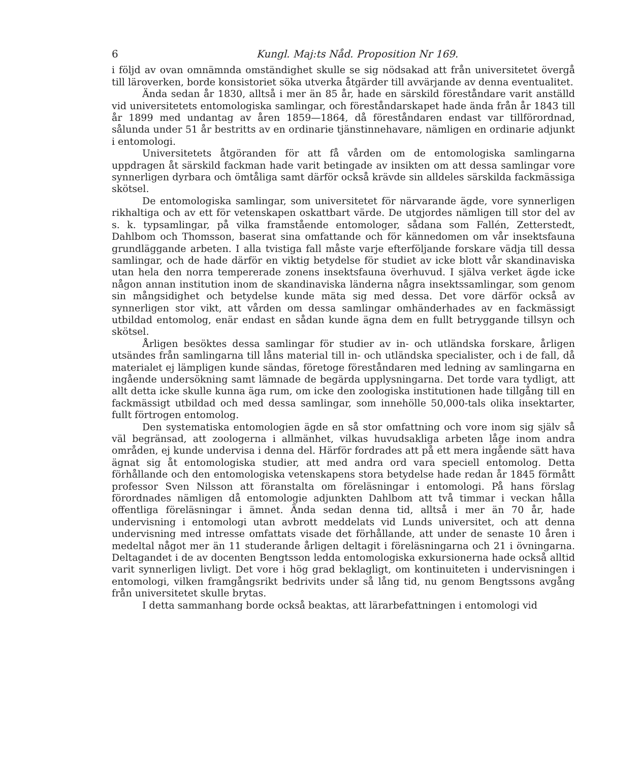6 Kungl. Maj:ts Nåd. Proposition Nr 169.
i följd av ovan omnämnda omständighet skulle se sig nödsakad att från universitetet övergå till läroverken, borde konsistoriet söka utverka åtgärder till avvärjande av denna eventualitet.
Ända sedan år 1830, alltså i mer än 85 år, hade en särskild föreståndare varit anställd vid universitetets entomologiska samlingar, och föreståndarskapet hade ända från år 1843 till år 1899 med undantag av åren 1859—1864, då föreståndaren endast var tillförordnad, sålunda under 51 år bestritts av en ordinarie tjänstinnehavare, nämligen en ordinarie adjunkt i entomologi.
Universitetets åtgöranden för att få vården om de entomologiska samlingarna uppdragen åt särskild fackman hade varit betingade av insikten om att dessa samlingar vore synnerligen dyrbara och ömtåliga samt därför också krävde sin alldeles särskilda fackmässiga skötsel.
De entomologiska samlingar, som universitetet för närvarande ägde, vore synnerligen rikhaltiga och av ett för vetenskapen oskattbart värde. De utgjordes nämligen till stor del av s. k. typsamlingar, på vilka framstående entomologer, sådana som Fallén, Zetterstedt, Dahlbom och Thomsson, baserat sina omfattande och för kännedomen om vår insektsfauna grundläggande arbeten. I alla tvistiga fall måste varje efterföljande forskare vädja till dessa samlingar, och de hade därför en viktig betydelse för studiet av icke blott vår skandinaviska utan hela den norra tempererade zonens insektsfauna överhuvud. I själva verket ägde icke någon annan institution inom de skandinaviska länderna några insektssamlingar, som genom sin mångsidighet och betydelse kunde mäta sig med dessa. Det vore därför också av synnerligen stor vikt, att vården om dessa samlingar omhänderhades av en fackmässigt utbildad entomolog, enär endast en sådan kunde ägna dem en fullt betryggande tillsyn och skötsel.
Årligen besöktes dessa samlingar för studier av in- och utländska forskare, årligen utsändes från samlingarna till låns material till in- och utländska specialister, och i de fall, då materialet ej lämpligen kunde sändas, företoge föreståndaren med ledning av samlingarna en ingående undersökning samt lämnade de begärda upplysningarna. Det torde vara tydligt, att allt detta icke skulle kunna äga rum, om icke den zoologiska institutionen hade tillgång till en fackmässigt utbildad och med dessa samlingar, som innehölle 50,000-tals olika insektarter, fullt förtrogen entomolog.
Den systematiska entomologien ägde en så stor omfattning och vore inom sig själv så väl begränsad, att zoologerna i allmänhet, vilkas huvudsakliga arbeten låge inom andra områden, ej kunde undervisa i denna del. Härför fordrades att på ett mera ingående sätt hava ägnat sig åt entomologiska studier, att med andra ord vara speciell entomolog. Detta förhållande och den entomologiska vetenskapens stora betydelse hade redan år 1845 förmått professor Sven Nilsson att föranstalta om föreläsningar i entomologi. På hans förslag förordnades nämligen då entomologie adjunkten Dahlbom att två timmar i veckan hålla offentliga föreläsningar i ämnet. Ända sedan denna tid, alltså i mer än 70 år, hade undervisning i entomologi utan avbrott meddelats vid Lunds universitet, och att denna undervisning med intresse omfattats visade det förhållande, att under de senaste 10 åren i medeltal något mer än 11 studerande årligen deltagit i föreläsningarna och 21 i övningarna. Deltagandet i de av docenten Bengtsson ledda entomologiska exkursionerna hade också alltid varit synnerligen livligt. Det vore i hög grad beklagligt, om kontinuiteten i undervisningen i entomologi, vilken framgångsrikt bedrivits under så lång tid, nu genom Bengtssons avgång från universitetet skulle brytas.
I detta sammanhang borde också beaktas, att lärarbefattningen i entomologi vid